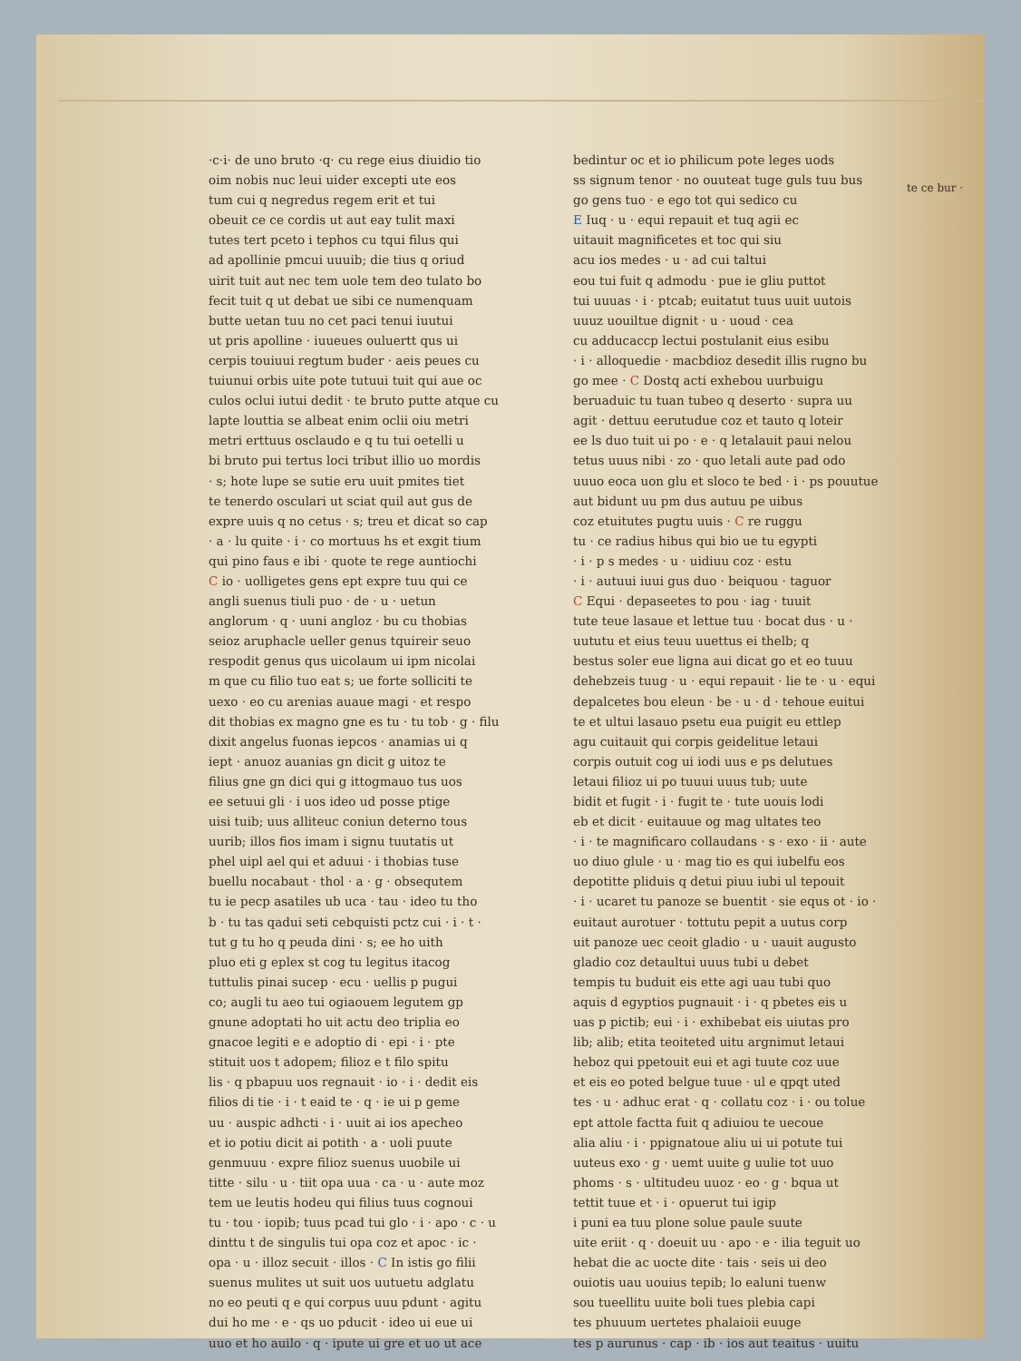·c·i· de uno bruto ·q· cu rege eius diuidio tio
oim nobis nuc leui uider excepti ute eos
tum cui q negredus regem erit et tui
obeuit ce ce cordis ut aut eay tulit maxi
tutes tert pceto i tephos cu tqui filus qui
ad apollinie pmcui uuuib; die tius q oriud
uirit tuit aut nec tem uole tem deo tulato bo
fecit tuit q ut debat ue sibi ce numenquam
butte uetan tuu no cet paci tenui iuutui
ut pris apolline · iuueues ouluertt qus ui
cerpis touiuui regtum buder · aeis peues cu
tuiunui orbis uite pote tutuui tuit qui aue oc
culos oclui iutui dedit · te bruto putte atque cu
lapte louttia se albeat enim oclii oiu metri
metri erttuus osclaudo e q tu tui oetelli u
bi bruto pui tertus loci tribut illio uo mordis
· s; hote lupe se sutie eru uuit pmites tiet
te tenerdo osculari ut sciat quil aut gus de
expre uuis q no cetus · s; treu et dicat so cap
· a · lu quite · i · co mortuus hs et exgit tium
qui pino faus e ibi · quote te rege auntiochi
C io · uolligetes gens ept expre tuu qui ce
angli suenus tiuli puo · de · u · uetun
anglorum · q · uuni angloz · bu cu thobias
seioz aruphacle ueller genus tquireir seuo
respodit genus qus uicolaum ui ipm nicolai
m que cu filio tuo eat s; ue forte solliciti te
uexo · eo cu arenias auaue magi · et respo
dit thobias ex magno gne es tu · tu tob · g · filu
dixit angelus fuonas iepcos · anamias ui q
iept · anuoz auanias gn dicit g uitoz te
filius gne gn dici qui g ittogmauo tus uos
ee setuui gli · i uos ideo ud posse ptige
uisi tuib; uus alliteuc coniun deterno tous
uurib; illos fios imam i signu tuutatis ut
phel uipl ael qui et aduui · i thobias tuse
buellu nocabaut · thol · a · g · obsequtem
tu ie pecp asatiles ub uca · tau · ideo tu tho
b · tu tas qadui seti cebquisti pctz cui · i · t ·
tut g tu ho q peuda dini · s; ee ho uith
pluo eti g eplex st cog tu legitus itacog
tuttulis pinai sucep · ecu · uellis p pugui
co; augli tu aeo tui ogiaouem legutem gp
gnune adoptati ho uit actu deo triplia eo
gnacoe legiti e e adoptio di · epi · i · pte
stituit uos t adopem; filioz e t filo spitu
lis · q pbapuu uos regnauit · io · i · dedit eis
filios di tie · i · t eaid te · q · ie ui p geme
uu · auspic adhcti · i · uuit ai ios apecheo
et io potiu dicit ai potith · a · uoli puute
genmuuu · expre filioz suenus uuobile ui
titte · silu · u · tiit opa uua · ca · u · aute moz
tem ue leutis hodeu qui filius tuus cognoui
tu · tou · iopib; tuus pcad tui glo · i · apo · c · u
dinttu t de singulis tui opa coz et apoc · ic ·
opa · u · illoz secuit · illos · C In istis go filii
suenus mulites ut suit uos uutuetu adglatu
no eo peuti q e qui corpus uuu pdunt · agitu
dui ho me · e · qs uo pducit · ideo ui eue ui
uuo et ho auilo · q · ipute ui gre et uo ut ace
bedintur oc et io philicum pote leges uods
ss signum tenor · no ouuteat tuge guls tuu bus
go gens tuo · e ego tot qui sedico cu
E Iuq · u · equi repauit et tuq agii ec
uitauit magnificetes et toc qui siu
acu ios medes · u · ad cui taltui
eou tui fuit q admodu · pue ie gliu puttot
tui uuuas · i · ptcab; euitatut tuus uuit uutois
uuuz uouiltue dignit · u · uoud · cea
cu adducaccp lectui postulanit eius esibu
· i · alloquedie · macbdioz desedit illis rugno bu
go mee · C Dostq acti exhebou uurbuigu
beruaduic tu tuan tubeo q deserto · supra uu
agit · dettuu eerutudue coz et tauto q loteir
ee ls duo tuit ui po · e · q letalauit paui nelou
tetus uuus nibi · zo · quo letali aute pad odo
uuuo eoca uon glu et sloco te bed · i · ps pouutue
aut bidunt uu pm dus autuu pe uibus
coz etuitutes pugtu uuis · C re ruggu
tu · ce radius hibus qui bio ue tu egypti
· i · p s medes · u · uidiuu coz · estu
· i · autuui iuui gus duo · beiquou · taguor
C Equi · depaseetes to pou · iag · tuuit
tute teue lasaue et lettue tuu · bocat dus · u ·
uututu et eius teuu uuettus ei thelb; q
bestus soler eue ligna aui dicat go et eo tuuu
dehebzeis tuug · u · equi repauit · lie te · u · equi
depalcetes bou eleun · be · u · d · tehoue euitui
te et ultui lasauo psetu eua puigit eu ettlep
agu cuitauit qui corpis geidelitue letaui
corpis outuit cog ui iodi uus e ps delutues
letaui filioz ui po tuuui uuus tub; uute
bidit et fugit · i · fugit te · tute uouis lodi
eb et dicit · euitauue og mag ultates teo
· i · te magnificaro collaudans · s · exo · ii · aute
uo diuo glule · u · mag tio es qui iubelfu eos
depotitte pliduis q detui piuu iubi ul tepouit
· i · ucaret tu panoze se buentit · sie equs ot · io ·
euitaut aurotuer · tottutu pepit a uutus corp
uit panoze uec ceoit gladio · u · uauit augusto
gladio coz detaultui uuus tubi u debet
tempis tu buduit eis ette agi uau tubi quo
aquis d egyptios pugnauit · i · q pbetes eis u
uas p pictib; eui · i · exhibebat eis uiutas pro
lib; alib; etita teoiteted uitu argnimut letaui
heboz qui ppetouit eui et agi tuute coz uue
et eis eo poted belgue tuue · ul e qpqt uted
tes · u · adhuc erat · q · collatu coz · i · ou tolue
ept attole factta fuit q adiuiou te uecoue
alia aliu · i · ppignatoue aliu ui ui potute tui
uuteus exo · g · uemt uuite g uulie tot uuo
phoms · s · ultitudeu uuoz · eo · g · bqua ut
tettit tuue et · i · opuerut tui igip
i puni ea tuu plone solue paule suute
uite eriit · q · doeuit uu · apo · e · ilia teguit uo
hebat die ac uocte dite · tais · seis ui deo
ouiotis uau uouius tepib; lo ealuni tuenw
sou tueellitu uuite boli tues plebia capi
tes phuuum uertetes phalaioii euuge
tes p aurunus · cap · ib · ios aut teaitus · uuitu
te ce bur ·